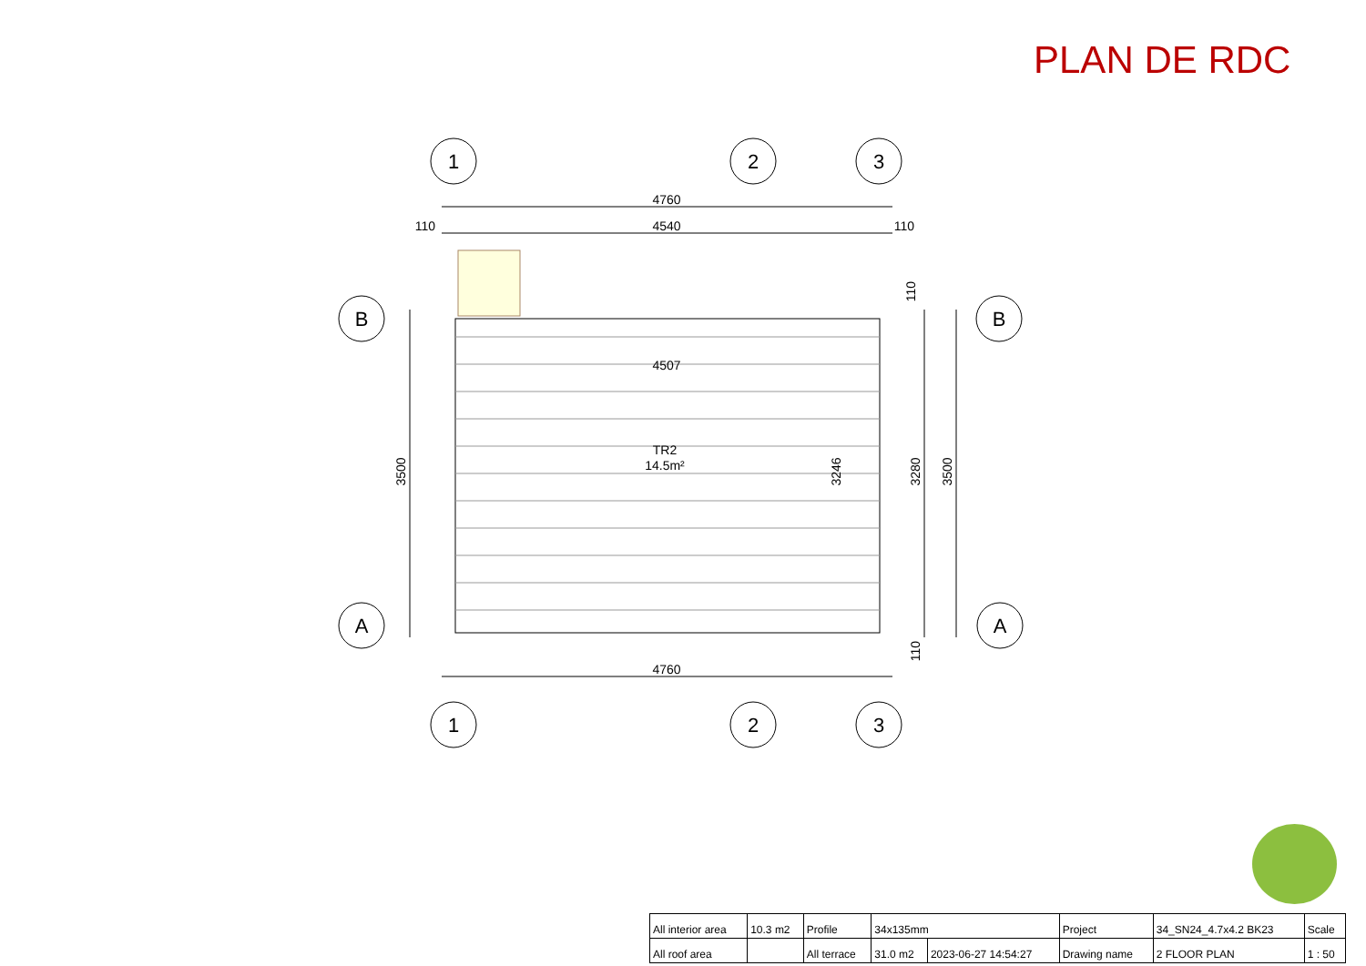PLAN DE RDC
1
2
3
1
2
3
B
B
A
A
4760
4540
110
110
4507
4760
TR2
14.5m²
3500
3246
3280
3500
110
110
| All interior area | 10.3 m2 | Profile | 34x135mm | | Project | 34_SN24_4.7x4.2 BK23 | Scale |
| All roof area | | All terrace | 31.0 m2 | 2023-06-27 14:54:27 | Drawing name | 2 FLOOR PLAN | 1 : 50 |